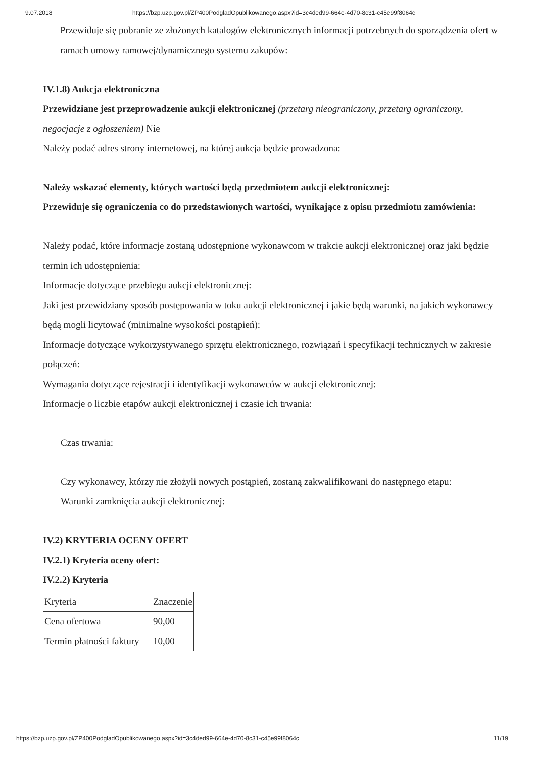9.07.2018 https://bzp.uzp.gov.pl/ZP400PodgladOpublikowanego.aspx?id=3c4ded99-664e-4d70-8c31-c45e99f8064c
Przewiduje się pobranie ze złożonych katalogów elektronicznych informacji potrzebnych do sporządzenia ofert w ramach umowy ramowej/dynamicznego systemu zakupów:
IV.1.8) Aukcja elektroniczna
Przewidziane jest przeprowadzenie aukcji elektronicznej (przetarg nieograniczony, przetarg ograniczony, negocjacje z ogłoszeniem) Nie
Należy podać adres strony internetowej, na której aukcja będzie prowadzona:
Należy wskazać elementy, których wartości będą przedmiotem aukcji elektronicznej:
Przewiduje się ograniczenia co do przedstawionych wartości, wynikające z opisu przedmiotu zamówienia:
Należy podać, które informacje zostaną udostępnione wykonawcom w trakcie aukcji elektronicznej oraz jaki będzie termin ich udostępnienia:
Informacje dotyczące przebiegu aukcji elektronicznej:
Jaki jest przewidziany sposób postępowania w toku aukcji elektronicznej i jakie będą warunki, na jakich wykonawcy będą mogli licytować (minimalne wysokości postąpień):
Informacje dotyczące wykorzystywanego sprzętu elektronicznego, rozwiązań i specyfikacji technicznych w zakresie połączeń:
Wymagania dotyczące rejestracji i identyfikacji wykonawców w aukcji elektronicznej:
Informacje o liczbie etapów aukcji elektronicznej i czasie ich trwania:
Czas trwania:
Czy wykonawcy, którzy nie złożyli nowych postąpień, zostaną zakwalifikowani do następnego etapu:
Warunki zamknięcia aukcji elektronicznej:
IV.2) KRYTERIA OCENY OFERT
IV.2.1) Kryteria oceny ofert:
IV.2.2) Kryteria
| Kryteria | Znaczenie |
| Cena ofertowa | 90,00 |
| Termin płatności faktury | 10,00 |
https://bzp.uzp.gov.pl/ZP400PodgladOpublikowanego.aspx?id=3c4ded99-664e-4d70-8c31-c45e99f8064c 11/19